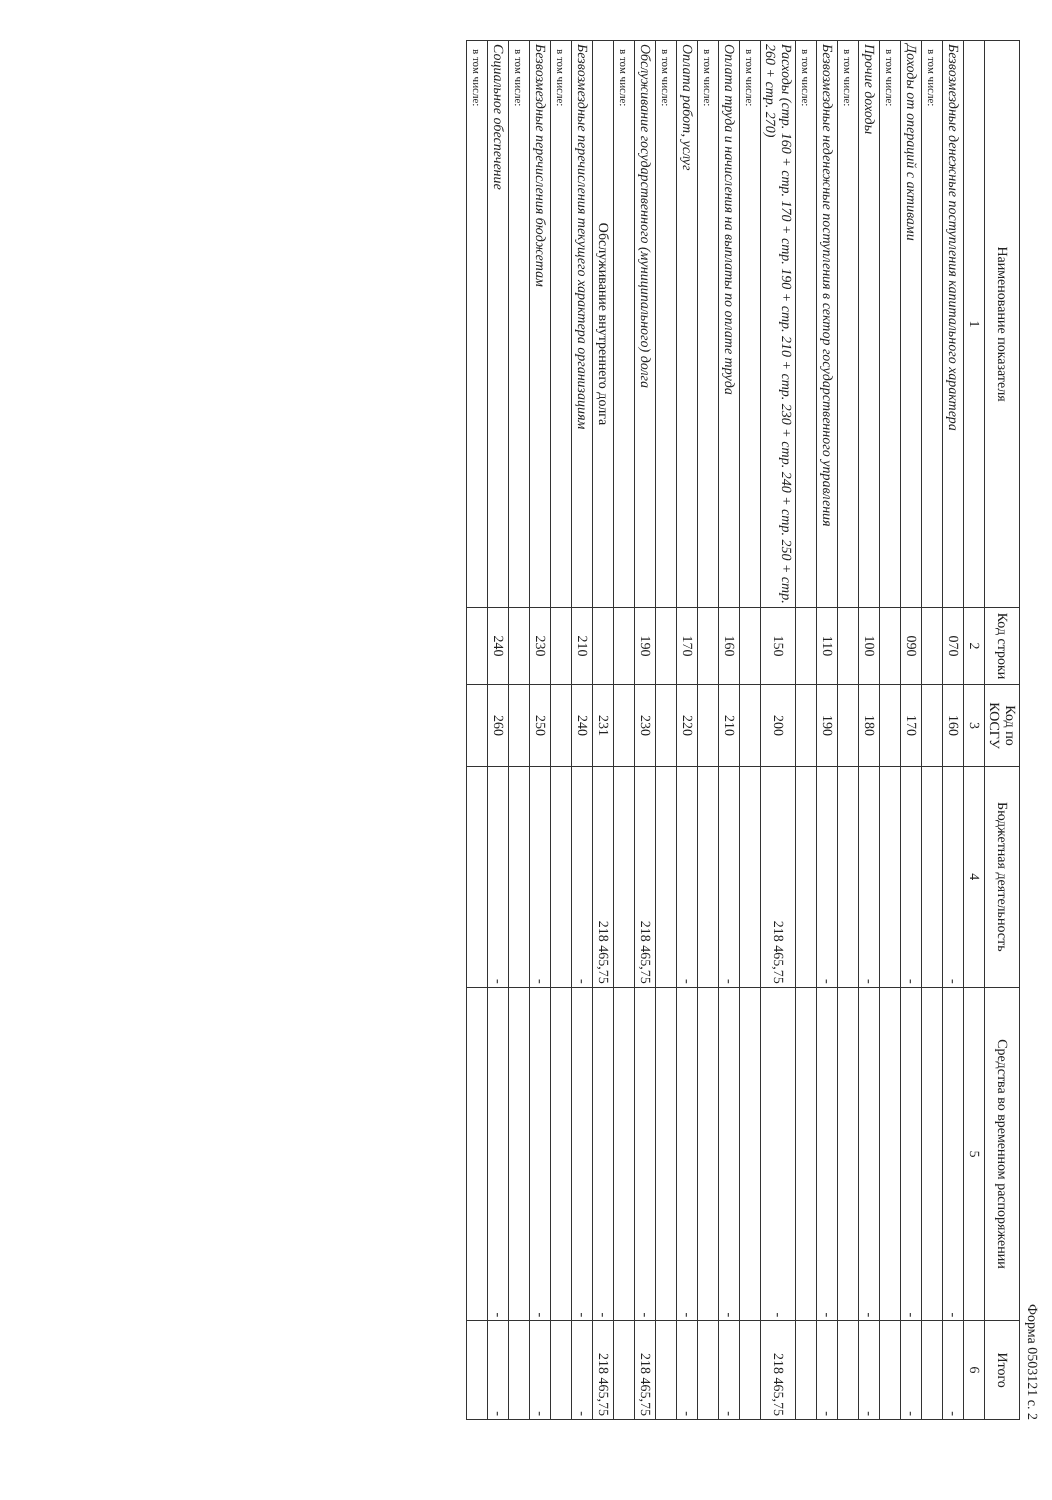Форма 0503121 с. 2
| Наименование показателя | Код строки | Код по КОСГУ | Бюджетная деятельность | Средства во временном распоряжении | Итого |
| --- | --- | --- | --- | --- | --- |
| 1 | 2 | 3 | 4 | 5 | 6 |
| Безвозмездные денежные поступления капитального характера | 070 | 160 | - | - | - |
| в том числе: | | | | | |
| Доходы от операций с активами | 090 | 170 | - | - | - |
| в том числе: | | | | | |
| Прочие доходы | 100 | 180 | - | - | - |
| в том числе: | | | | | |
| Безвозмездные неденежные поступления в сектор государственного управления | 110 | 190 | - | - | - |
| в том числе: | | | | | |
| Расходы (стр. 160 + стр. 170 + стр. 190 + стр. 210 + стр. 230 + стр. 240 + стр. 250 + стр. 260 + стр. 270) | 150 | 200 | 218 465,75 | - | 218 465,75 |
| в том числе: | | | | | |
| Оплата труда и начисления на выплаты по оплате труда | 160 | 210 | - | - | - |
| в том числе: | | | | | |
| Оплата работ, услуг | 170 | 220 | - | - | - |
| в том числе: | | | | | |
| Обслуживание государственного (муниципального) долга | 190 | 230 | 218 465,75 | - | 218 465,75 |
| в том числе: | | | | | |
| Обслуживание внутреннего долга | | 231 | 218 465,75 | - | 218 465,75 |
| Безвозмездные перечисления текущего характера организациям | 210 | 240 | - | - | - |
| в том числе: | | | | | |
| Безвозмездные перечисления бюджетам | 230 | 250 | - | - | - |
| в том числе: | | | | | |
| Социальное обеспечение | 240 | 260 | - | - | - |
| в том числе: | | | | | |